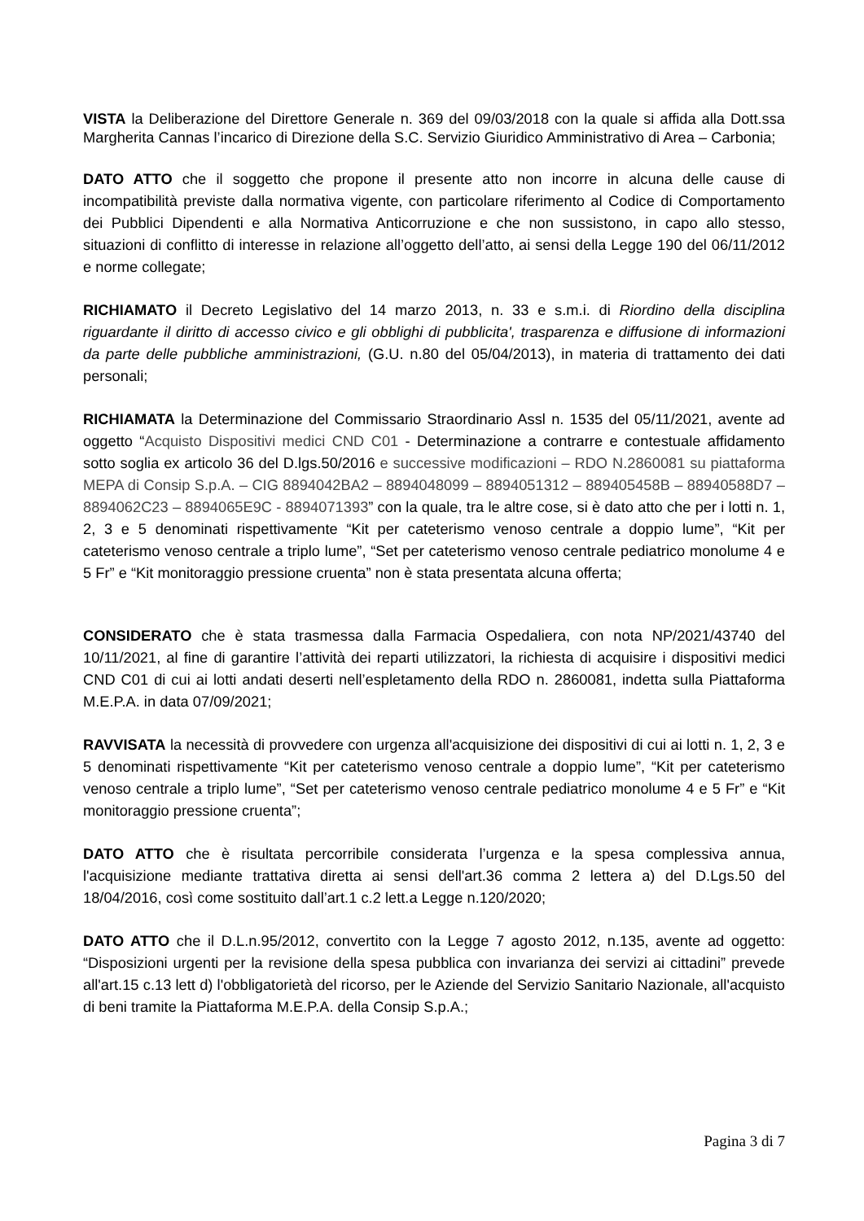VISTA la Deliberazione del Direttore Generale n. 369 del 09/03/2018 con la quale si affida alla Dott.ssa Margherita Cannas l’incarico di Direzione della S.C. Servizio Giuridico Amministrativo di Area – Carbonia;
DATO ATTO che il soggetto che propone il presente atto non incorre in alcuna delle cause di incompatibilità previste dalla normativa vigente, con particolare riferimento al Codice di Comportamento dei Pubblici Dipendenti e alla Normativa Anticorruzione e che non sussistono, in capo allo stesso, situazioni di conflitto di interesse in relazione all’oggetto dell’atto, ai sensi della Legge 190 del 06/11/2012 e norme collegate;
RICHIAMATO il Decreto Legislativo del 14 marzo 2013, n. 33 e s.m.i. di Riordino della disciplina riguardante il diritto di accesso civico e gli obblighi di pubblicita', trasparenza e diffusione di informazioni da parte delle pubbliche amministrazioni, (G.U. n.80 del 05/04/2013), in materia di trattamento dei dati personali;
RICHIAMATA la Determinazione del Commissario Straordinario Assl n. 1535 del 05/11/2021, avente ad oggetto “Acquisto Dispositivi medici CND C01 - Determinazione a contrarre e contestuale affidamento sotto soglia ex articolo 36 del D.lgs.50/2016 e successive modificazioni – RDO N.2860081 su piattaforma MEPA di Consip S.p.A. – CIG 8894042BA2 – 8894048099 – 8894051312 – 889405458B – 88940588D7 – 8894062C23 – 8894065E9C - 8894071393” con la quale, tra le altre cose, si è dato atto che per i lotti n. 1, 2, 3 e 5 denominati rispettivamente “Kit per cateterismo venoso centrale a doppio lume”, “Kit per cateterismo venoso centrale a triplo lume”, “Set per cateterismo venoso centrale pediatrico monolume 4 e 5 Fr” e “Kit monitoraggio pressione cruenta” non è stata presentata alcuna offerta;
CONSIDERATO che è stata trasmessa dalla Farmacia Ospedaliera, con nota NP/2021/43740 del 10/11/2021, al fine di garantire l’attività dei reparti utilizzatori, la richiesta di acquisire i dispositivi medici CND C01 di cui ai lotti andati deserti nell’espletamento della RDO n. 2860081, indetta sulla Piattaforma M.E.P.A. in data 07/09/2021;
RAVVISATA la necessità di provvedere con urgenza all'acquisizione dei dispositivi di cui ai lotti n. 1, 2, 3 e 5 denominati rispettivamente “Kit per cateterismo venoso centrale a doppio lume”, “Kit per cateterismo venoso centrale a triplo lume”, “Set per cateterismo venoso centrale pediatrico monolume 4 e 5 Fr” e “Kit monitoraggio pressione cruenta”;
DATO ATTO che è risultata percorribile considerata l’urgenza e la spesa complessiva annua, l'acquisizione mediante trattativa diretta ai sensi dell'art.36 comma 2 lettera a) del D.Lgs.50 del 18/04/2016, così come sostituito dall’art.1 c.2 lett.a Legge n.120/2020;
DATO ATTO che il D.L.n.95/2012, convertito con la Legge 7 agosto 2012, n.135, avente ad oggetto: “Disposizioni urgenti per la revisione della spesa pubblica con invarianza dei servizi ai cittadini” prevede all'art.15 c.13 lett d) l'obbligatorietà del ricorso, per le Aziende del Servizio Sanitario Nazionale, all'acquisto di beni tramite la Piattaforma M.E.P.A. della Consip S.p.A.;
Pagina 3 di 7